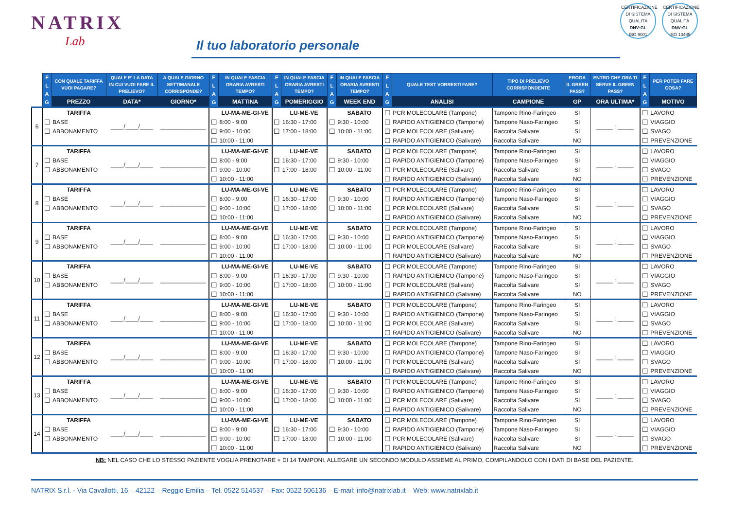NATRIX
Lab
Il tuo laboratorio personale
CERTIFICAZIONE DI SISTEMA QUALITÀ
DNV·GL
ISO 9001
CERTIFICAZIONE DI SISTEMA QUALITÀ
DNV·GL
ISO 13485
| | F L A G | CON QUALE TARIFFA VUOI PAGARE? | QUALE E' LA DATA IN CUI VUOI FARE IL PRELIEVO? | A QUALE GIORNO SETTIMANALE CORRISPONDE? | F L A G | IN QUALE FASCIA ORARIA AVRESTI TEMPO? | F L A G | IN QUALE FASCIA ORARIA AVRESTI TEMPO? | F L A G | IN QUALE FASCIA ORARIA AVRESTI TEMPO? | F L A G | QUALE TEST VORRESTI FARE? | TIPO DI PRELIEVO CORRISPONDENTE | EROGA IL GREEN PASS? | ENTRO CHE ORA TI SERVE IL GREEN PASS? | F L A G | PER POTER FARE COSA? |
| --- | --- | --- | --- | --- | --- | --- | --- | --- | --- | --- | --- | --- | --- | --- | --- | --- | --- |
| | | PREZZO | DATA* | GIORNO* | | MATTINA | | POMERIGGIO | | WEEK END | | ANALISI | CAMPIONE | GP | ORA ULTIMA* | | MOTIVO |
| 6 | | TARIFFA | ____/____/____ | ______________ | | LU-MA-ME-GI-VE | | LU-ME-VE | | SABATO | ☐ | PCR MOLECOLARE (Tampone) | Tampone Rino-Faringeo | SI | _____ : _____ | ☐ | LAVORO |
| | ☐ | BASE | | | ☐ | 8:00 - 9:00 | ☐ | 16:30 - 17:00 | ☐ | 9:30 - 10:00 | ☐ | RAPIDO ANTIGIENICO (Tampone) | Tampone Naso-Faringeo | SI | | ☐ | VIAGGIO |
| | ☐ | ABBONAMENTO | | | ☐ | 9:00 - 10:00 | ☐ | 17:00 - 18:00 | ☐ | 10:00 - 11:00 | ☐ | PCR MOLECOLARE (Salivare) | Raccolta Salivare | SI | | ☐ | SVAGO |
| | | | | | ☐ | 10:00 - 11:00 | | | | | ☐ | RAPIDO ANTIGIENICO (Salivare) | Raccolta Salivare | NO | | ☐ | PREVENZIONE |
| 7 | | TARIFFA | ____/____/____ | ______________ | | LU-MA-ME-GI-VE | | LU-ME-VE | | SABATO | ☐ | PCR MOLECOLARE (Tampone) | Tampone Rino-Faringeo | SI | _____ : _____ | ☐ | LAVORO |
| | ☐ | BASE | | | ☐ | 8:00 - 9:00 | ☐ | 16:30 - 17:00 | ☐ | 9:30 - 10:00 | ☐ | RAPIDO ANTIGIENICO (Tampone) | Tampone Naso-Faringeo | SI | | ☐ | VIAGGIO |
| | ☐ | ABBONAMENTO | | | ☐ | 9:00 - 10:00 | ☐ | 17:00 - 18:00 | ☐ | 10:00 - 11:00 | ☐ | PCR MOLECOLARE (Salivare) | Raccolta Salivare | SI | | ☐ | SVAGO |
| | | | | | ☐ | 10:00 - 11:00 | | | | | ☐ | RAPIDO ANTIGIENICO (Salivare) | Raccolta Salivare | NO | | ☐ | PREVENZIONE |
| 8 | | TARIFFA | ____/____/____ | ______________ | | LU-MA-ME-GI-VE | | LU-ME-VE | | SABATO | ☐ | PCR MOLECOLARE (Tampone) | Tampone Rino-Faringeo | SI | _____ : _____ | ☐ | LAVORO |
| | ☐ | BASE | | | ☐ | 8:00 - 9:00 | ☐ | 16:30 - 17:00 | ☐ | 9:30 - 10:00 | ☐ | RAPIDO ANTIGIENICO (Tampone) | Tampone Naso-Faringeo | SI | | ☐ | VIAGGIO |
| | ☐ | ABBONAMENTO | | | ☐ | 9:00 - 10:00 | ☐ | 17:00 - 18:00 | ☐ | 10:00 - 11:00 | ☐ | PCR MOLECOLARE (Salivare) | Raccolta Salivare | SI | | ☐ | SVAGO |
| | | | | | ☐ | 10:00 - 11:00 | | | | | ☐ | RAPIDO ANTIGIENICO (Salivare) | Raccolta Salivare | NO | | ☐ | PREVENZIONE |
| 9 | | TARIFFA | ____/____/____ | ______________ | | LU-MA-ME-GI-VE | | LU-ME-VE | | SABATO | ☐ | PCR MOLECOLARE (Tampone) | Tampone Rino-Faringeo | SI | _____ : _____ | ☐ | LAVORO |
| | ☐ | BASE | | | ☐ | 8:00 - 9:00 | ☐ | 16:30 - 17:00 | ☐ | 9:30 - 10:00 | ☐ | RAPIDO ANTIGIENICO (Tampone) | Tampone Naso-Faringeo | SI | | ☐ | VIAGGIO |
| | ☐ | ABBONAMENTO | | | ☐ | 9:00 - 10:00 | ☐ | 17:00 - 18:00 | ☐ | 10:00 - 11:00 | ☐ | PCR MOLECOLARE (Salivare) | Raccolta Salivare | SI | | ☐ | SVAGO |
| | | | | | ☐ | 10:00 - 11:00 | | | | | ☐ | RAPIDO ANTIGIENICO (Salivare) | Raccolta Salivare | NO | | ☐ | PREVENZIONE |
| 10 | | TARIFFA | ____/____/____ | ______________ | | LU-MA-ME-GI-VE | | LU-ME-VE | | SABATO | ☐ | PCR MOLECOLARE (Tampone) | Tampone Rino-Faringeo | SI | _____ : _____ | ☐ | LAVORO |
| | ☐ | BASE | | | ☐ | 8:00 - 9:00 | ☐ | 16:30 - 17:00 | ☐ | 9:30 - 10:00 | ☐ | RAPIDO ANTIGIENICO (Tampone) | Tampone Naso-Faringeo | SI | | ☐ | VIAGGIO |
| | ☐ | ABBONAMENTO | | | ☐ | 9:00 - 10:00 | ☐ | 17:00 - 18:00 | ☐ | 10:00 - 11:00 | ☐ | PCR MOLECOLARE (Salivare) | Raccolta Salivare | SI | | ☐ | SVAGO |
| | | | | | ☐ | 10:00 - 11:00 | | | | | ☐ | RAPIDO ANTIGIENICO (Salivare) | Raccolta Salivare | NO | | ☐ | PREVENZIONE |
| 11 | | TARIFFA | ____/____/____ | ______________ | | LU-MA-ME-GI-VE | | LU-ME-VE | | SABATO | ☐ | PCR MOLECOLARE (Tampone) | Tampone Rino-Faringeo | SI | _____ : _____ | ☐ | LAVORO |
| | ☐ | BASE | | | ☐ | 8:00 - 9:00 | ☐ | 16:30 - 17:00 | ☐ | 9:30 - 10:00 | ☐ | RAPIDO ANTIGIENICO (Tampone) | Tampone Naso-Faringeo | SI | | ☐ | VIAGGIO |
| | ☐ | ABBONAMENTO | | | ☐ | 9:00 - 10:00 | ☐ | 17:00 - 18:00 | ☐ | 10:00 - 11:00 | ☐ | PCR MOLECOLARE (Salivare) | Raccolta Salivare | SI | | ☐ | SVAGO |
| | | | | | ☐ | 10:00 - 11:00 | | | | | ☐ | RAPIDO ANTIGIENICO (Salivare) | Raccolta Salivare | NO | | ☐ | PREVENZIONE |
| 12 | | TARIFFA | ____/____/____ | ______________ | | LU-MA-ME-GI-VE | | LU-ME-VE | | SABATO | ☐ | PCR MOLECOLARE (Tampone) | Tampone Rino-Faringeo | SI | _____ : _____ | ☐ | LAVORO |
| | ☐ | BASE | | | ☐ | 8:00 - 9:00 | ☐ | 16:30 - 17:00 | ☐ | 9:30 - 10:00 | ☐ | RAPIDO ANTIGIENICO (Tampone) | Tampone Naso-Faringeo | SI | | ☐ | VIAGGIO |
| | ☐ | ABBONAMENTO | | | ☐ | 9:00 - 10:00 | ☐ | 17:00 - 18:00 | ☐ | 10:00 - 11:00 | ☐ | PCR MOLECOLARE (Salivare) | Raccolta Salivare | SI | | ☐ | SVAGO |
| | | | | | ☐ | 10:00 - 11:00 | | | | | ☐ | RAPIDO ANTIGIENICO (Salivare) | Raccolta Salivare | NO | | ☐ | PREVENZIONE |
| 13 | | TARIFFA | ____/____/____ | ______________ | | LU-MA-ME-GI-VE | | LU-ME-VE | | SABATO | ☐ | PCR MOLECOLARE (Tampone) | Tampone Rino-Faringeo | SI | _____ : _____ | ☐ | LAVORO |
| | ☐ | BASE | | | ☐ | 8:00 - 9:00 | ☐ | 16:30 - 17:00 | ☐ | 9:30 - 10:00 | ☐ | RAPIDO ANTIGIENICO (Tampone) | Tampone Naso-Faringeo | SI | | ☐ | VIAGGIO |
| | ☐ | ABBONAMENTO | | | ☐ | 9:00 - 10:00 | ☐ | 17:00 - 18:00 | ☐ | 10:00 - 11:00 | ☐ | PCR MOLECOLARE (Salivare) | Raccolta Salivare | SI | | ☐ | SVAGO |
| | | | | | ☐ | 10:00 - 11:00 | | | | | ☐ | RAPIDO ANTIGIENICO (Salivare) | Raccolta Salivare | NO | | ☐ | PREVENZIONE |
| 14 | | TARIFFA | ____/____/____ | ______________ | | LU-MA-ME-GI-VE | | LU-ME-VE | | SABATO | ☐ | PCR MOLECOLARE (Tampone) | Tampone Rino-Faringeo | SI | _____ : _____ | ☐ | LAVORO |
| | ☐ | BASE | | | ☐ | 8:00 - 9:00 | ☐ | 16:30 - 17:00 | ☐ | 9:30 - 10:00 | ☐ | RAPIDO ANTIGIENICO (Tampone) | Tampone Naso-Faringeo | SI | | ☐ | VIAGGIO |
| | ☐ | ABBONAMENTO | | | ☐ | 9:00 - 10:00 | ☐ | 17:00 - 18:00 | ☐ | 10:00 - 11:00 | ☐ | PCR MOLECOLARE (Salivare) | Raccolta Salivare | SI | | ☐ | SVAGO |
| | | | | | ☐ | 10:00 - 11:00 | | | | | ☐ | RAPIDO ANTIGIENICO (Salivare) | Raccolta Salivare | NO | | ☐ | PREVENZIONE |
NB: NEL CASO CHE LO STESSO PAZIENTE VOGLIA PRENOTARE + DI 14 TAMPONI, ALLEGARE UN SECONDO MODULO ASSIEME AL PRIMO, COMPILANDOLO CON I DATI DI BASE DEL PAZIENTE.
NATRIX S.r.l. - Via Cavallotti, 16 – 42122 – Reggio Emilia – Tel. 0522 514537 – Fax: 0522 506136 – E-mail: info@natrixlab.it – Web: www.natrixlab.it